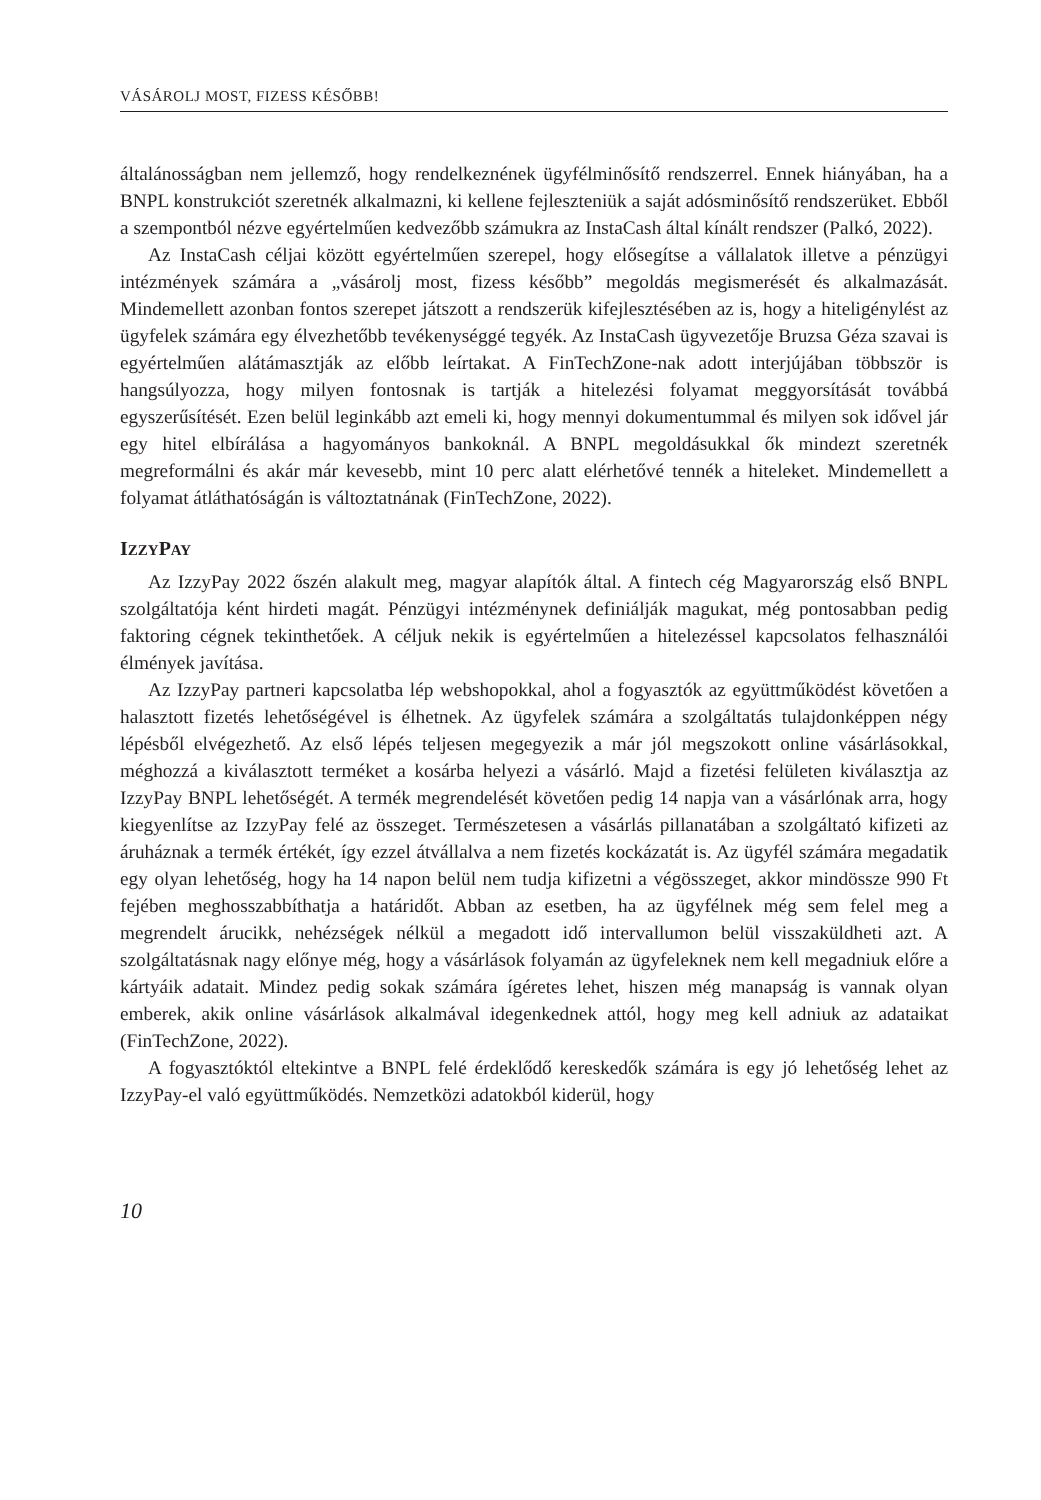VÁSÁROLJ MOST, FIZESS KÉSŐBB!
általánosságban nem jellemző, hogy rendelkeznének ügyfélminősítő rendszerrel. Ennek hiányában, ha a BNPL konstrukciót szeretnék alkalmazni, ki kellene fejleszteniük a saját adósminősítő rendszerüket. Ebből a szempontból nézve egyértelműen kedvezőbb számukra az InstaCash által kínált rendszer (Palkó, 2022).
Az InstaCash céljai között egyértelműen szerepel, hogy elősegítse a vállalatok illetve a pénzügyi intézmények számára a „vásárolj most, fizess később” megoldás megismerését és alkalmazását. Mindemellett azonban fontos szerepet játszott a rendszerük kifejlesztésében az is, hogy a hiteligénylést az ügyfelek számára egy élvezhetőbb tevékenységgé tegyék. Az InstaCash ügyvezetője Bruzsa Géza szavai is egyértelműen alátámasztják az előbb leírtakat. A FinTechZone-nak adott interjújában többször is hangsúlyozza, hogy milyen fontosnak is tartják a hitelezési folyamat meggyorsítását továbbá egyszerűsítését. Ezen belül leginkább azt emeli ki, hogy mennyi dokumentummal és milyen sok idővel jár egy hitel elbírálása a hagyományos bankoknál. A BNPL megoldásukkal ők mindezt szeretnék megreformálni és akár már kevesebb, mint 10 perc alatt elérhetővé tennék a hiteleket. Mindemellett a folyamat átláthatóságán is változtatnának (FinTechZone, 2022).
IZZYPAY
Az IzzyPay 2022 őszén alakult meg, magyar alapítók által. A fintech cég Magyarország első BNPL szolgáltatója ként hirdeti magát. Pénzügyi intézménynek definiálják magukat, még pontosabban pedig faktoring cégnek tekinthetőek. A céljuk nekik is egyértelműen a hitelezéssel kapcsolatos felhasználói élmények javítása.
Az IzzyPay partneri kapcsolatba lép webshopokkal, ahol a fogyasztók az együttműködést követően a halasztott fizetés lehetőségével is élhetnek. Az ügyfelek számára a szolgáltatás tulajdonképpen négy lépésből elvégezhető. Az első lépés teljesen megegyezik a már jól megszokott online vásárlásokkal, méghozzá a kiválasztott terméket a kosárba helyezi a vásárló. Majd a fizetési felületen kiválasztja az IzzyPay BNPL lehetőségét. A termék megrendelését követően pedig 14 napja van a vásárlónak arra, hogy kiegyenlítse az IzzyPay felé az összeget. Természetesen a vásárlás pillanatában a szolgáltató kifizeti az áruháznak a termék értékét, így ezzel átvállalva a nem fizetés kockázatát is. Az ügyfél számára megadatik egy olyan lehetőség, hogy ha 14 napon belül nem tudja kifizetni a végösszeget, akkor mindössze 990 Ft fejében meghosszabbíthatja a határidőt. Abban az esetben, ha az ügyfélnek még sem felel meg a megrendelt árucikk, nehézségek nélkül a megadott idő intervallumon belül visszaküldheti azt. A szolgáltatásnak nagy előnye még, hogy a vásárlások folyamán az ügyfeleknek nem kell megadniuk előre a kártyáik adatait. Mindez pedig sokak számára ígéretes lehet, hiszen még manapság is vannak olyan emberek, akik online vásárlások alkalmával idegenkednek attól, hogy meg kell adniuk az adataikat (FinTechZone, 2022).
A fogyasztóktól eltekintve a BNPL felé érdeklődő kereskedők számára is egy jó lehetőség lehet az IzzyPay-el való együttműködés. Nemzetközi adatokból kiderül, hogy
10